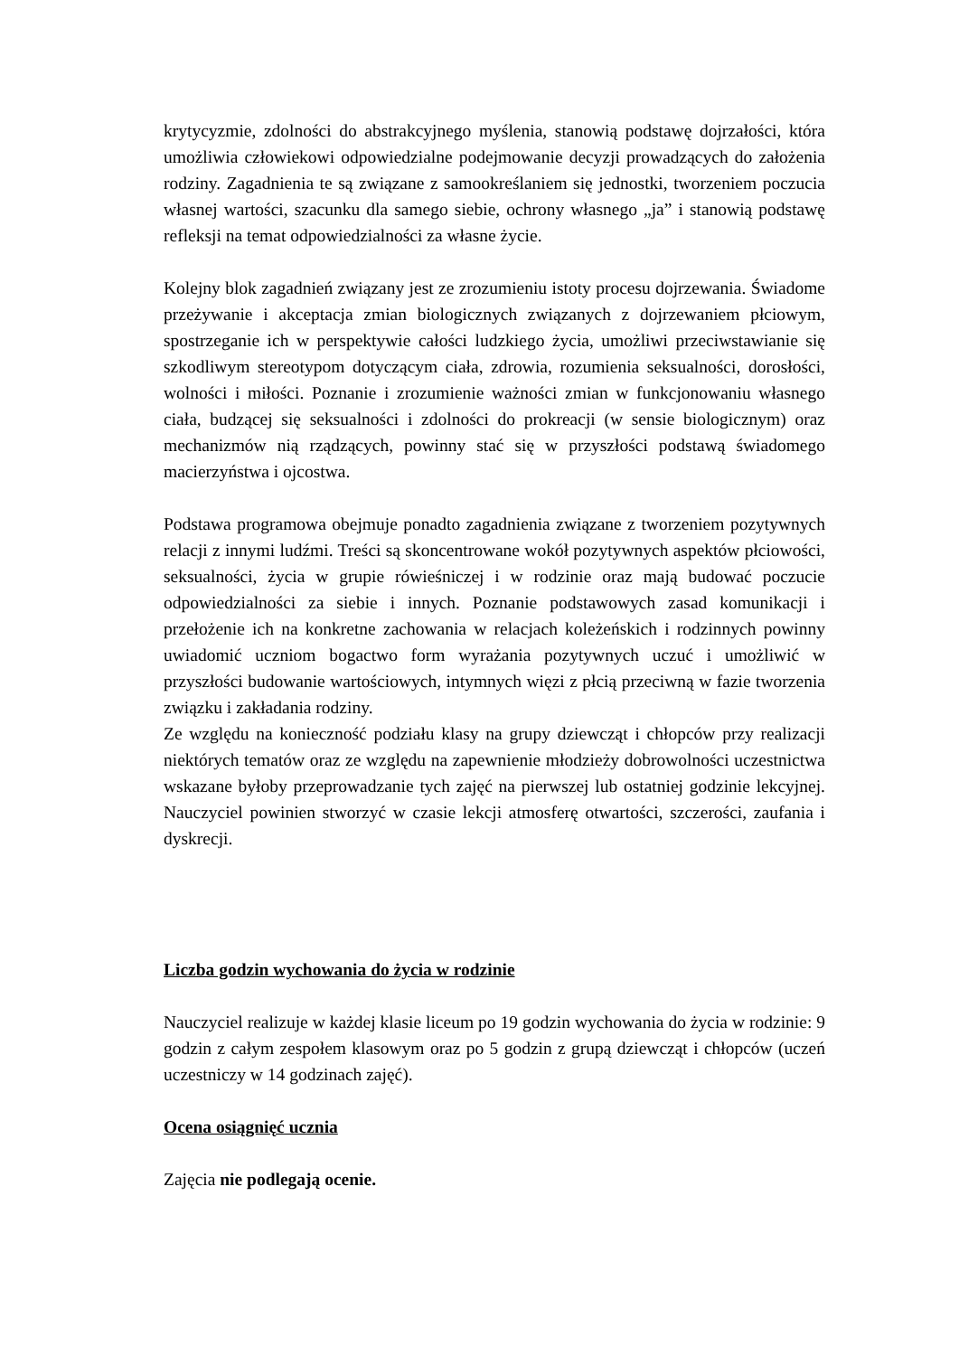krytycyzmie, zdolności do abstrakcyjnego myślenia, stanowią podstawę dojrzałości, która umożliwia człowiekowi odpowiedzialne podejmowanie decyzji prowadzących do założenia rodziny. Zagadnienia te są związane z samookreślaniem się jednostki, tworzeniem poczucia własnej wartości, szacunku dla samego siebie, ochrony własnego „ja” i stanowią podstawę refleksji na temat odpowiedzialności za własne życie.
Kolejny blok zagadnień związany jest ze zrozumieniu istoty procesu dojrzewania. Świadome przeżywanie i akceptacja zmian biologicznych związanych z dojrzewaniem płciowym, spostrzeganie ich w perspektywie całości ludzkiego życia, umożliwi przeciwstawianie się szkodliwym stereotypom dotyczącym ciała, zdrowia, rozumienia seksualności, dorosłości, wolności i miłości. Poznanie i zrozumienie ważności zmian w funkcjonowaniu własnego ciała, budzącej się seksualności i zdolności do prokreacji (w sensie biologicznym) oraz mechanizmów nią rządzących, powinny stać się w przyszłości podstawą świadomego macierzyństwa i ojcostwa.
Podstawa programowa obejmuje ponadto zagadnienia związane z tworzeniem pozytywnych relacji z innymi ludźmi. Treści są skoncentrowane wokół pozytywnych aspektów płciowości, seksualności, życia w grupie rówieśniczej i w rodzinie oraz mają budować poczucie odpowiedzialności za siebie i innych. Poznanie podstawowych zasad komunikacji i przełożenie ich na konkretne zachowania w relacjach koleżeńskich i rodzinnych powinny uwiadomić uczniom bogactwo form wyrażania pozytywnych uczuć i umożliwić w przyszłości budowanie wartościowych, intymnych więzi z płcią przeciwną w fazie tworzenia związku i zakładania rodziny.
Ze względu na konieczność podziału klasy na grupy dziewcząt i chłopców przy realizacji niektórych tematów oraz ze względu na zapewnienie młodzieży dobrowolności uczestnictwa wskazane byłoby przeprowadzanie tych zajęć na pierwszej lub ostatniej godzinie lekcyjnej. Nauczyciel powinien stworzyć w czasie lekcji atmosferę otwartości, szczerości, zaufania i dyskrecji.
Liczba godzin wychowania do życia w rodzinie
Nauczyciel realizuje w każdej klasie liceum po 19 godzin wychowania do życia w rodzinie: 9 godzin z całym zespołem klasowym oraz po 5 godzin z grupą dziewcząt i chłopców (uczeń uczestniczy w 14 godzinach zajęć).
Ocena osiągnięć ucznia
Zajęcia nie podlegają ocenie.